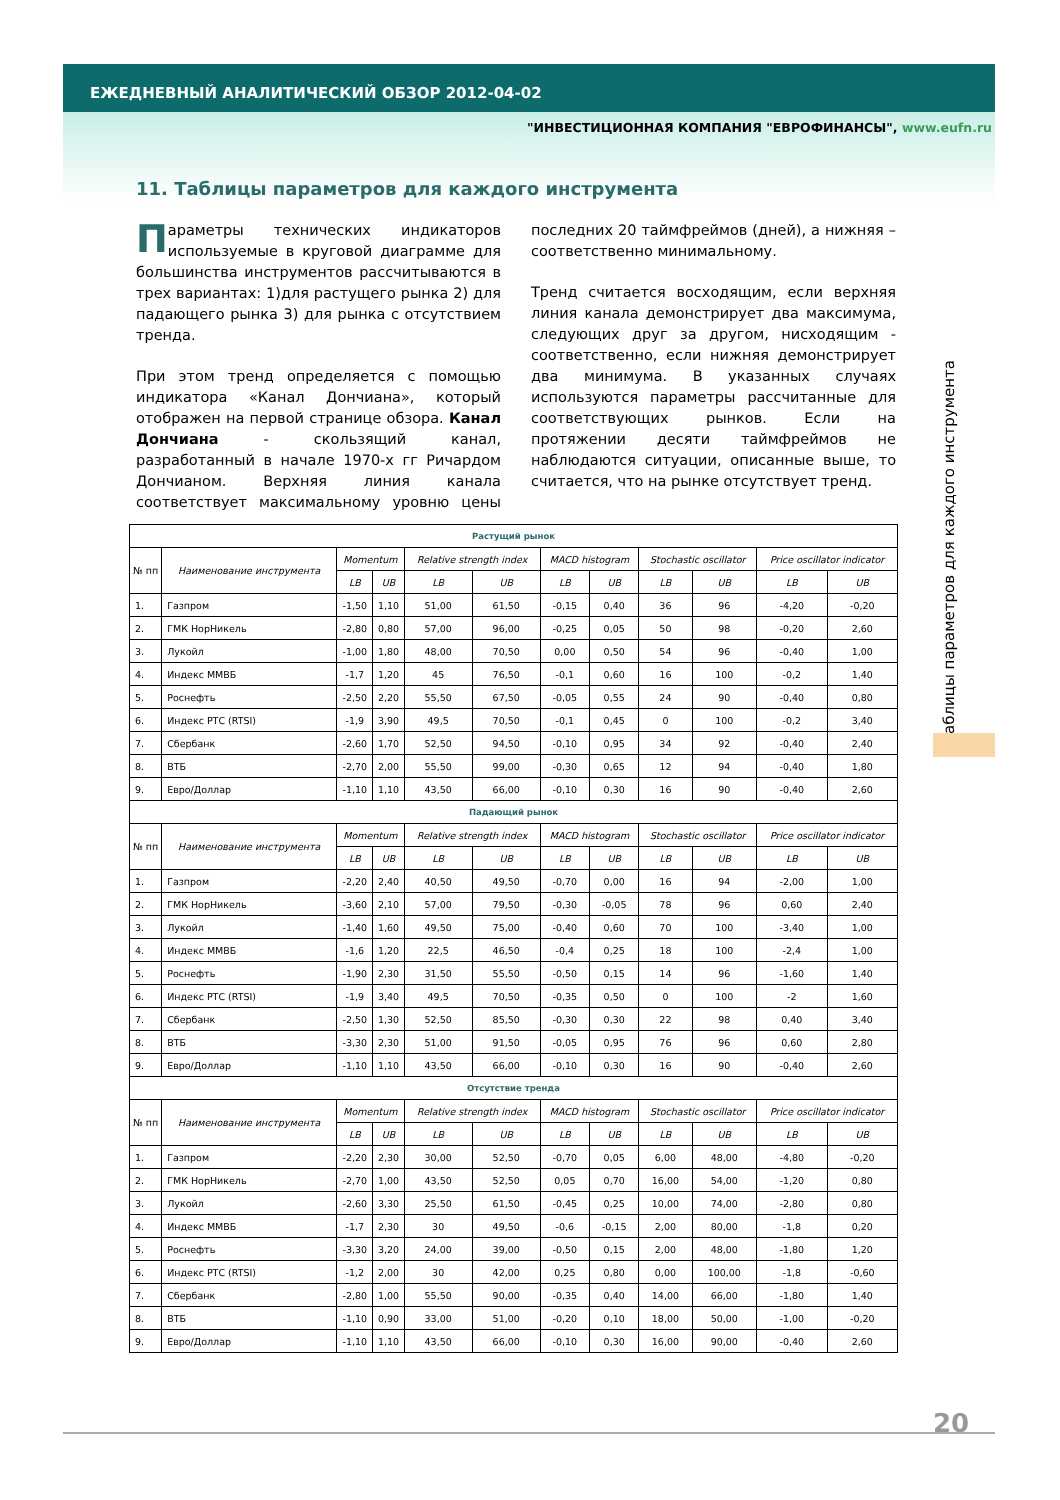ЕЖЕДНЕВНЫЙ АНАЛИТИЧЕСКИЙ ОБЗОР 2012-04-02
"ИНВЕСТИЦИОННАЯ КОМПАНИЯ "ЕВРОФИНАНСЫ", www.eufn.ru
11. Таблицы параметров для каждого инструмента
Параметры технических индикаторов используемые в круговой диаграмме для большинства инструментов рассчитываются в трех вариантах: 1)для растущего рынка 2) для падающего рынка 3) для рынка с отсутствием тренда.
При этом тренд определяется с помощью индикатора «Канал Дончиана», который отображен на первой странице обзора. Канал Дончиана - скользящий канал, разработанный в начале 1970-х гг Ричардом Дончианом. Верхняя линия канала соответствует максимальному уровню цены последних 20 таймфреймов (дней), а нижняя – соответственно минимальному.
Тренд считается восходящим, если верхняя линия канала демонстрирует два максимума, следующих друг за другом, нисходящим - соответственно, если нижняя демонстрирует два минимума. В указанных случаях используются параметры рассчитанные для соответствующих рынков. Если на протяжении десяти таймфреймов не наблюдаются ситуации, описанные выше, то считается, что на рынке отсутствует тренд.
Таблицы параметров для каждого инструмента
| Растущий рынок | | | | | | | | | | | |
| --- | --- | --- | --- | --- | --- | --- | --- | --- | --- | --- | --- |
| № пп | Наименование инструмента | Momentum | | Relative strength index | | MACD histogram | | Stochastic oscillator | | Price oscillator indicator | |
| | | LB | UB | LB | UB | LB | UB | LB | UB | LB | UB |
| 1. | Газпром | -1,50 | 1,10 | 51,00 | 61,50 | -0,15 | 0,40 | 36 | 96 | -4,20 | -0,20 |
| 2. | ГМК НорНикель | -2,80 | 0,80 | 57,00 | 96,00 | -0,25 | 0,05 | 50 | 98 | -0,20 | 2,60 |
| 3. | Лукойл | -1,00 | 1,80 | 48,00 | 70,50 | 0,00 | 0,50 | 54 | 96 | -0,40 | 1,00 |
| 4. | Индекс ММВБ | -1,7 | 1,20 | 45 | 76,50 | -0,1 | 0,60 | 16 | 100 | -0,2 | 1,40 |
| 5. | Роснефть | -2,50 | 2,20 | 55,50 | 67,50 | -0,05 | 0,55 | 24 | 90 | -0,40 | 0,80 |
| 6. | Индекс РТС (RTSI) | -1,9 | 3,90 | 49,5 | 70,50 | -0,1 | 0,45 | 0 | 100 | -0,2 | 3,40 |
| 7. | Сбербанк | -2,60 | 1,70 | 52,50 | 94,50 | -0,10 | 0,95 | 34 | 92 | -0,40 | 2,40 |
| 8. | ВТБ | -2,70 | 2,00 | 55,50 | 99,00 | -0,30 | 0,65 | 12 | 94 | -0,40 | 1,80 |
| 9. | Евро/Доллар | -1,10 | 1,10 | 43,50 | 66,00 | -0,10 | 0,30 | 16 | 90 | -0,40 | 2,60 |
| Падающий рынок | | | | | | | | | | | |
| № пп | Наименование инструмента | Momentum | | Relative strength index | | MACD histogram | | Stochastic oscillator | | Price oscillator indicator | |
| | | LB | UB | LB | UB | LB | UB | LB | UB | LB | UB |
| 1. | Газпром | -2,20 | 2,40 | 40,50 | 49,50 | -0,70 | 0,00 | 16 | 94 | -2,00 | 1,00 |
| 2. | ГМК НорНикель | -3,60 | 2,10 | 57,00 | 79,50 | -0,30 | -0,05 | 78 | 96 | 0,60 | 2,40 |
| 3. | Лукойл | -1,40 | 1,60 | 49,50 | 75,00 | -0,40 | 0,60 | 70 | 100 | -3,40 | 1,00 |
| 4. | Индекс ММВБ | -1,6 | 1,20 | 22,5 | 46,50 | -0,4 | 0,25 | 18 | 100 | -2,4 | 1,00 |
| 5. | Роснефть | -1,90 | 2,30 | 31,50 | 55,50 | -0,50 | 0,15 | 14 | 96 | -1,60 | 1,40 |
| 6. | Индекс РТС (RTSI) | -1,9 | 3,40 | 49,5 | 70,50 | -0,35 | 0,50 | 0 | 100 | -2 | 1,60 |
| 7. | Сбербанк | -2,50 | 1,30 | 52,50 | 85,50 | -0,30 | 0,30 | 22 | 98 | 0,40 | 3,40 |
| 8. | ВТБ | -3,30 | 2,30 | 51,00 | 91,50 | -0,05 | 0,95 | 76 | 96 | 0,60 | 2,80 |
| 9. | Евро/Доллар | -1,10 | 1,10 | 43,50 | 66,00 | -0,10 | 0,30 | 16 | 90 | -0,40 | 2,60 |
| Отсутствие тренда | | | | | | | | | | | |
| № пп | Наименование инструмента | Momentum | | Relative strength index | | MACD histogram | | Stochastic oscillator | | Price oscillator indicator | |
| | | LB | UB | LB | UB | LB | UB | LB | UB | LB | UB |
| 1. | Газпром | -2,20 | 2,30 | 30,00 | 52,50 | -0,70 | 0,05 | 6,00 | 48,00 | -4,80 | -0,20 |
| 2. | ГМК НорНикель | -2,70 | 1,00 | 43,50 | 52,50 | 0,05 | 0,70 | 16,00 | 54,00 | -1,20 | 0,80 |
| 3. | Лукойл | -2,60 | 3,30 | 25,50 | 61,50 | -0,45 | 0,25 | 10,00 | 74,00 | -2,80 | 0,80 |
| 4. | Индекс ММВБ | -1,7 | 2,30 | 30 | 49,50 | -0,6 | -0,15 | 2,00 | 80,00 | -1,8 | 0,20 |
| 5. | Роснефть | -3,30 | 3,20 | 24,00 | 39,00 | -0,50 | 0,15 | 2,00 | 48,00 | -1,80 | 1,20 |
| 6. | Индекс РТС (RTSI) | -1,2 | 2,00 | 30 | 42,00 | 0,25 | 0,80 | 0,00 | 100,00 | -1,8 | -0,60 |
| 7. | Сбербанк | -2,80 | 1,00 | 55,50 | 90,00 | -0,35 | 0,40 | 14,00 | 66,00 | -1,80 | 1,40 |
| 8. | ВТБ | -1,10 | 0,90 | 33,00 | 51,00 | -0,20 | 0,10 | 18,00 | 50,00 | -1,00 | -0,20 |
| 9. | Евро/Доллар | -1,10 | 1,10 | 43,50 | 66,00 | -0,10 | 0,30 | 16,00 | 90,00 | -0,40 | 2,60 |
20